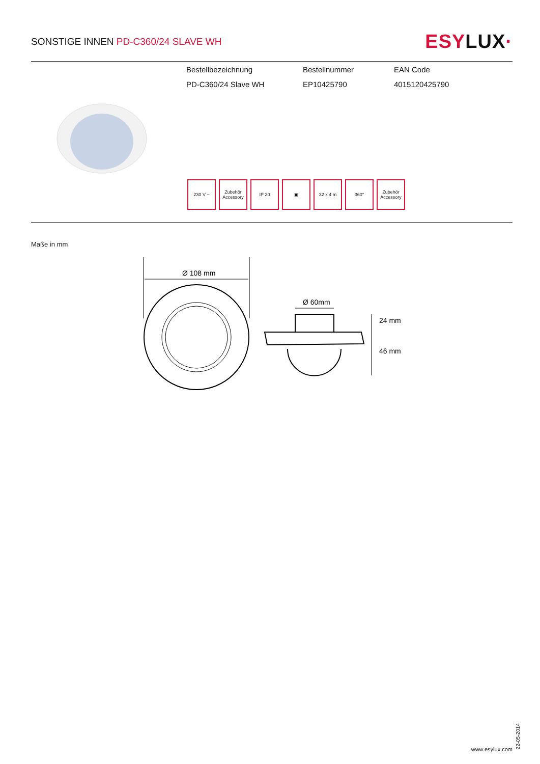SONSTIGE INNEN PD-C360/24 SLAVE WH
ESYLUX·
| Bestellbezeichnung | Bestellnummer | EAN Code |
| --- | --- | --- |
| PD-C360/24 Slave WH | EP10425790 | 4015120425790 |
230 V ~ Zubehör Accessory
IP 20 ▣ 32 x 4 m 360° Zubehör Accessory
Maße in mm
Ø 108 mm
Ø 60mm
24 mm
46 mm
22-05-2014
www.esylux.com